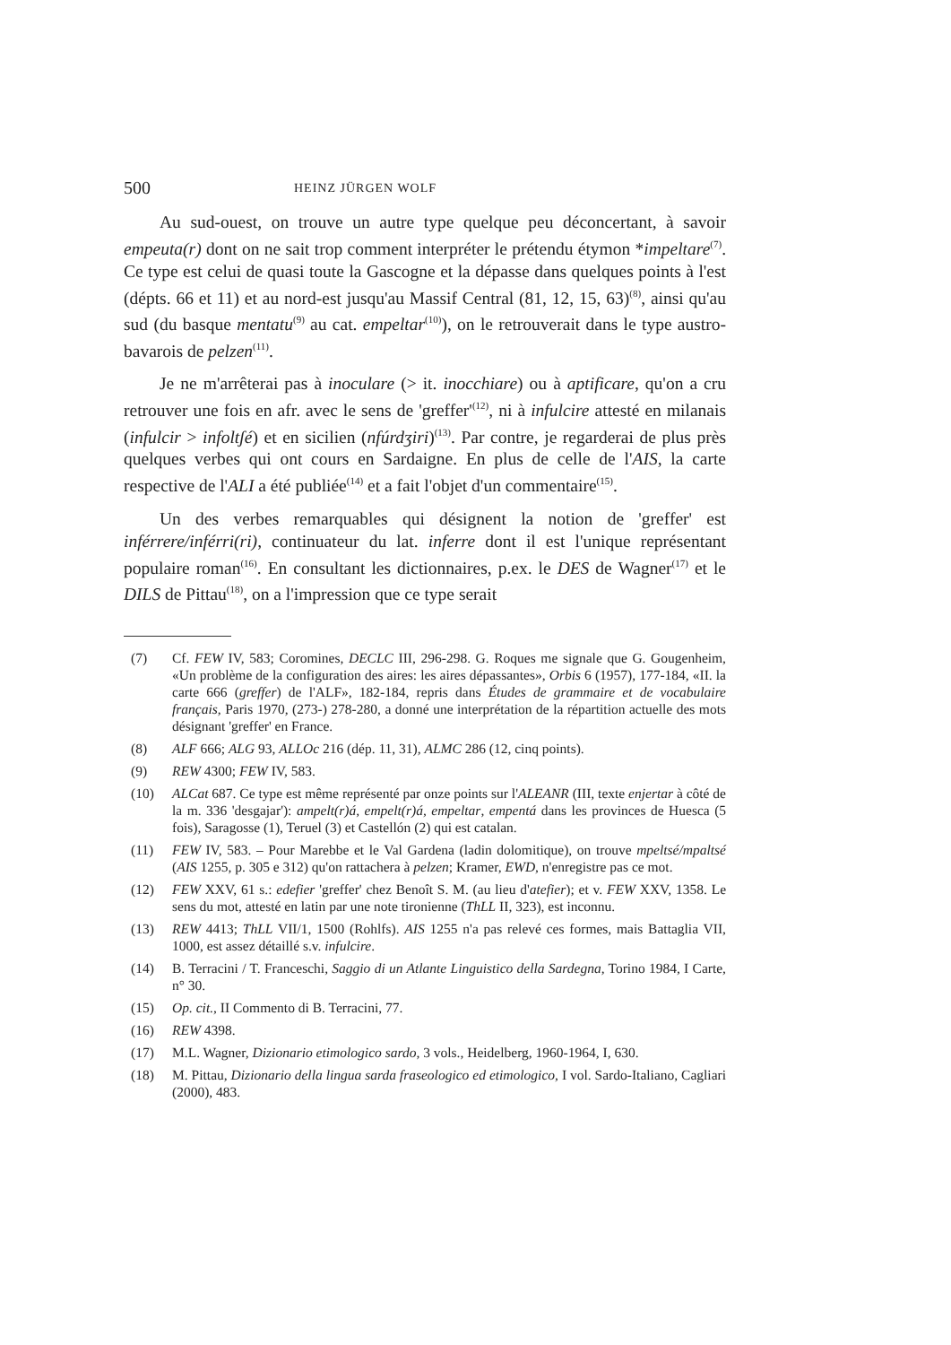500 HEINZ JÜRGEN WOLF
Au sud-ouest, on trouve un autre type quelque peu déconcertant, à savoir empeuta(r) dont on ne sait trop comment interpréter le prétendu étymon *impeltare<sup>(7)</sup>. Ce type est celui de quasi toute la Gascogne et la dépasse dans quelques points à l'est (dépts. 66 et 11) et au nord-est jusqu'au Massif Central (81, 12, 15, 63)<sup>(8)</sup>, ainsi qu'au sud (du basque mentatu<sup>(9)</sup> au cat. empeltar<sup>(10)</sup>), on le retrouverait dans le type austro-bavarois de pelzen<sup>(11)</sup>.
Je ne m'arrêterai pas à inoculare (> it. inocchiare) ou à aptificare, qu'on a cru retrouver une fois en afr. avec le sens de 'greffer'<sup>(12)</sup>, ni à infulcire attesté en milanais (infulcir > infoltʃé) et en sicilien (nfúrdʒiri)<sup>(13)</sup>. Par contre, je regarderai de plus près quelques verbes qui ont cours en Sardaigne. En plus de celle de l'AIS, la carte respective de l'ALI a été publiée<sup>(14)</sup> et a fait l'objet d'un commentaire<sup>(15)</sup>.
Un des verbes remarquables qui désignent la notion de 'greffer' est inférrere/inférri(ri), continuateur du lat. inferre dont il est l'unique représentant populaire roman<sup>(16)</sup>. En consultant les dictionnaires, p.ex. le DES de Wagner<sup>(17)</sup> et le DILS de Pittau<sup>(18)</sup>, on a l'impression que ce type serait
(7) Cf. FEW IV, 583; Coromines, DECLC III, 296-298. G. Roques me signale que G. Gougenheim, «Un problème de la configuration des aires: les aires dépassantes», Orbis 6 (1957), 177-184, «II. la carte 666 (greffer) de l'ALF», 182-184, repris dans Études de grammaire et de vocabulaire français, Paris 1970, (273-) 278-280, a donné une interprétation de la répartition actuelle des mots désignant 'greffer' en France.
(8) ALF 666; ALG 93, ALLOc 216 (dép. 11, 31), ALMC 286 (12, cinq points).
(9) REW 4300; FEW IV, 583.
(10) ALCat 687. Ce type est même représenté par onze points sur l'ALEANR (III, texte enjertar à côté de la m. 336 'desgajar'): ampelt(r)á, empelt(r)á, empeltar, empentá dans les provinces de Huesca (5 fois), Saragosse (1), Teruel (3) et Castellón (2) qui est catalan.
(11) FEW IV, 583. – Pour Marebbe et le Val Gardena (ladin dolomitique), on trouve mpeltsé/mpaltsé (AIS 1255, p. 305 e 312) qu'on rattachera à pelzen; Kramer, EWD, n'enregistre pas ce mot.
(12) FEW XXV, 61 s.: edefier 'greffer' chez Benoît S. M. (au lieu d'atefier); et v. FEW XXV, 1358. Le sens du mot, attesté en latin par une note tironienne (ThLL II, 323), est inconnu.
(13) REW 4413; ThLL VII/1, 1500 (Rohlfs). AIS 1255 n'a pas relevé ces formes, mais Battaglia VII, 1000, est assez détaillé s.v. infulcire.
(14) B. Terracini / T. Franceschi, Saggio di un Atlante Linguistico della Sardegna, Torino 1984, I Carte, n° 30.
(15) Op. cit., II Commento di B. Terracini, 77.
(16) REW 4398.
(17) M.L. Wagner, Dizionario etimologico sardo, 3 vols., Heidelberg, 1960-1964, I, 630.
(18) M. Pittau, Dizionario della lingua sarda fraseologico ed etimologico, I vol. Sardo-Italiano, Cagliari (2000), 483.